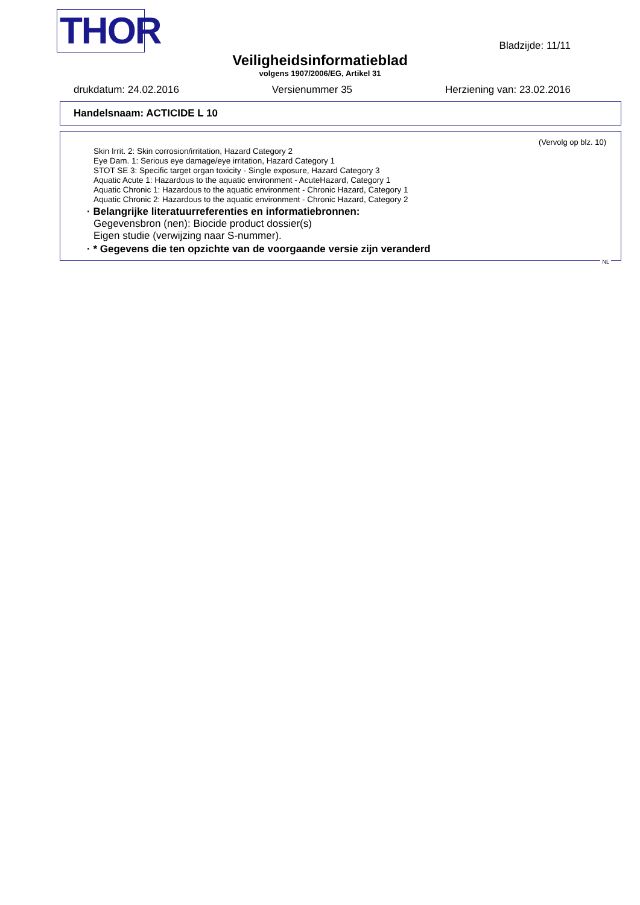THOR
Bladzijde: 11/11
Veiligheidsinformatieblad
volgens 1907/2006/EG, Artikel 31
drukdatum: 24.02.2016 Versienummer 35 Herziening van: 23.02.2016
Handelsnaam: ACTICIDE L 10
(Vervolg op blz. 10)
Skin Irrit. 2: Skin corrosion/irritation, Hazard Category 2
Eye Dam. 1: Serious eye damage/eye irritation, Hazard Category 1
STOT SE 3: Specific target organ toxicity - Single exposure, Hazard Category 3
Aquatic Acute 1: Hazardous to the aquatic environment - AcuteHazard, Category 1
Aquatic Chronic 1: Hazardous to the aquatic environment - Chronic Hazard, Category 1
Aquatic Chronic 2: Hazardous to the aquatic environment - Chronic Hazard, Category 2
· Belangrijke literatuurreferenties en informatiebronnen:
Gegevensbron (nen): Biocide product dossier(s)
Eigen studie (verwijzing naar S-nummer).
· * Gegevens die ten opzichte van de voorgaande versie zijn veranderd
NL